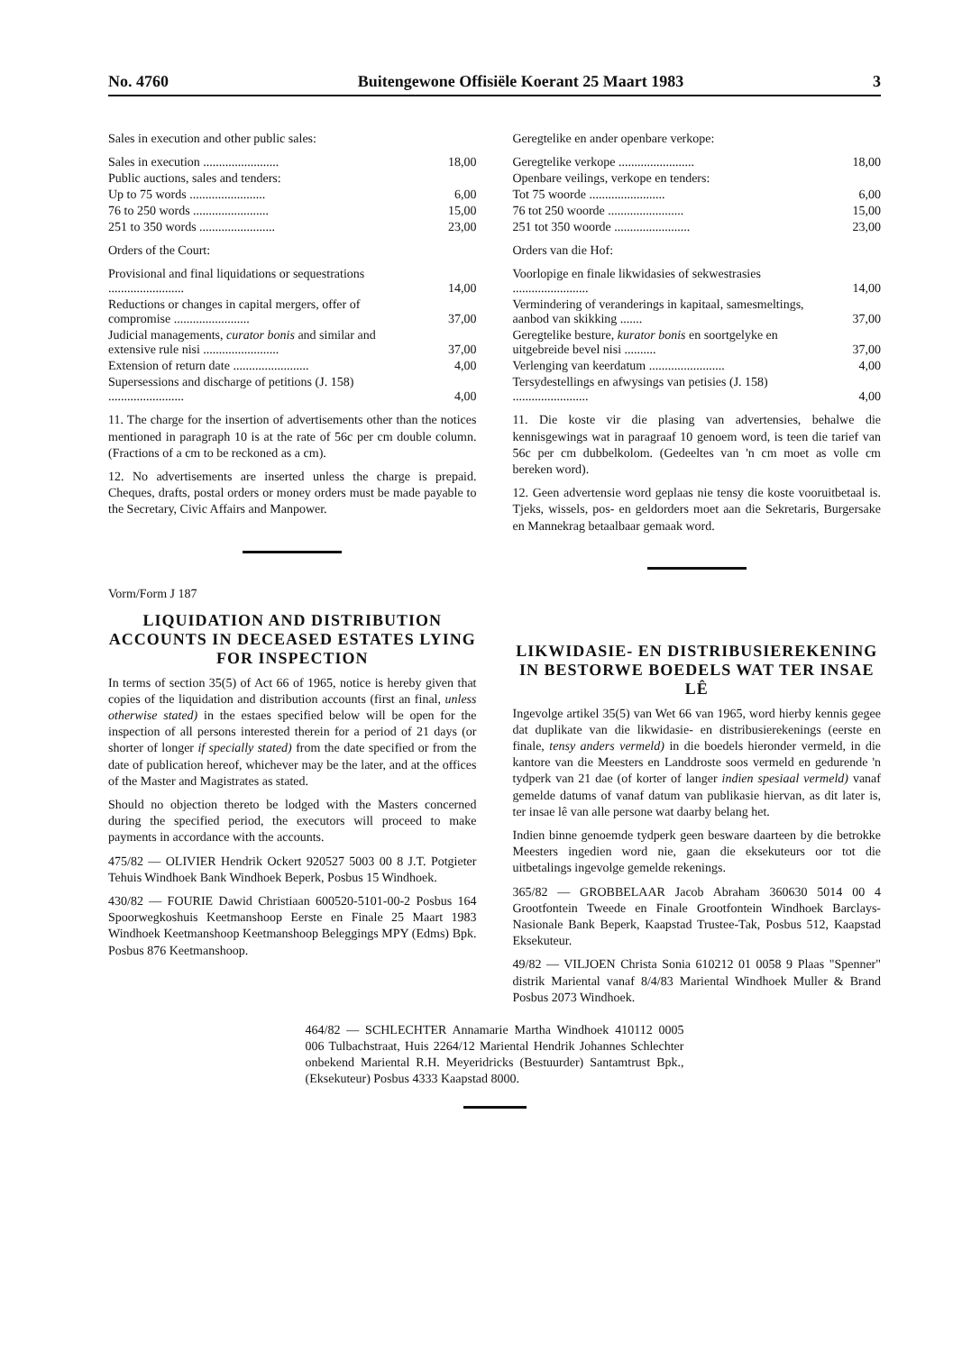No. 4760 Buitengewone Offisiële Koerant 25 Maart 1983 3
Sales in execution and other public sales:
| Sales in execution ........................ | 18,00 |
| Public auctions, sales and tenders: | |
| Up to 75 words ........................ | 6,00 |
| 76 to 250 words ........................ | 15,00 |
| 251 to 350 words ........................ | 23,00 |
Orders of the Court:
| Provisional and final liquidations or sequestrations ........................ | 14,00 |
| Reductions or changes in capital mergers, offer of compromise ........................ | 37,00 |
| Judicial managements, curator bonis and similar and extensive rule nisi ........................ | 37,00 |
| Extension of return date ........................ | 4,00 |
| Supersessions and discharge of petitions (J. 158) ........................ | 4,00 |
11. The charge for the insertion of advertisements other than the notices mentioned in paragraph 10 is at the rate of 56c per cm double column. (Fractions of a cm to be reckoned as a cm).
12. No advertisements are inserted unless the charge is prepaid. Cheques, drafts, postal orders or money orders must be made payable to the Secretary, Civic Affairs and Manpower.
Vorm/Form J 187
LIQUIDATION AND DISTRIBUTION ACCOUNTS IN DECEASED ESTATES LYING FOR INSPECTION
In terms of section 35(5) of Act 66 of 1965, notice is hereby given that copies of the liquidation and distribution accounts (first an final, unless otherwise stated) in the estaes specified below will be open for the inspection of all persons interested therein for a period of 21 days (or shorter of longer if specially stated) from the date specified or from the date of publication hereof, whichever may be the later, and at the offices of the Master and Magistrates as stated.
Should no objection thereto be lodged with the Masters concerned during the specified period, the executors will proceed to make payments in accordance with the accounts.
475/82 — OLIVIER Hendrik Ockert 920527 5003 00 8 J.T. Potgieter Tehuis Windhoek Bank Windhoek Beperk, Posbus 15 Windhoek.
430/82 — FOURIE Dawid Christiaan 600520-5101-00-2 Posbus 164 Spoorwegkoshuis Keetmanshoop Eerste en Finale 25 Maart 1983 Windhoek Keetmanshoop Keetmanshoop Beleggings MPY (Edms) Bpk. Posbus 876 Keetmanshoop.
Geregtelike en ander openbare verkope:
| Geregtelike verkope ........................ | 18,00 |
| Openbare veilings, verkope en tenders: | |
| Tot 75 woorde ........................ | 6,00 |
| 76 tot 250 woorde ........................ | 15,00 |
| 251 tot 350 woorde ........................ | 23,00 |
Orders van die Hof:
| Voorlopige en finale likwidasies of sekwestrasies ........................ | 14,00 |
| Vermindering of veranderings in kapitaal, samesmeltings, aanbod van skikking ....... | 37,00 |
| Geregtelike besture, kurator bonis en soortgelyke en uitgebreide bevel nisi .......... | 37,00 |
| Verlenging van keerdatum ........................ | 4,00 |
| Tersydestellings en afwysings van petisies (J. 158) ........................ | 4,00 |
11. Die koste vir die plasing van advertensies, behalwe die kennisgewings wat in paragraaf 10 genoem word, is teen die tarief van 56c per cm dubbelkolom. (Gedeeltes van 'n cm moet as volle cm bereken word).
12. Geen advertensie word geplaas nie tensy die koste vooruitbetaal is. Tjeks, wissels, pos- en geldorders moet aan die Sekretaris, Burgersake en Mannekrag betaalbaar gemaak word.
LIKWIDASIE- EN DISTRIBUSIEREKENING IN BESTORWE BOEDELS WAT TER INSAE LÊ
Ingevolge artikel 35(5) van Wet 66 van 1965, word hierby kennis gegee dat duplikate van die likwidasie- en distribusierekenings (eerste en finale, tensy anders vermeld) in die boedels hieronder vermeld, in die kantore van die Meesters en Landdroste soos vermeld en gedurende 'n tydperk van 21 dae (of korter of langer indien spesiaal vermeld) vanaf gemelde datums of vanaf datum van publikasie hiervan, as dit later is, ter insae lê van alle persone wat daarby belang het.
Indien binne genoemde tydperk geen besware daarteen by die betrokke Meesters ingedien word nie, gaan die eksekuteurs oor tot die uitbetalings ingevolge gemelde rekenings.
365/82 — GROBBELAAR Jacob Abraham 360630 5014 00 4 Grootfontein Tweede en Finale Grootfontein Windhoek Barclays-Nasionale Bank Beperk, Kaapstad Trustee-Tak, Posbus 512, Kaapstad Eksekuteur.
49/82 — VILJOEN Christa Sonia 610212 01 0058 9 Plaas "Spenner" distrik Mariental vanaf 8/4/83 Mariental Windhoek Muller & Brand Posbus 2073 Windhoek.
464/82 — SCHLECHTER Annamarie Martha Windhoek 410112 0005 006 Tulbachstraat, Huis 2264/12 Mariental Hendrik Johannes Schlechter onbekend Mariental R.H. Meyeridricks (Bestuurder) Santamtrust Bpk., (Eksekuteur) Posbus 4333 Kaapstad 8000.